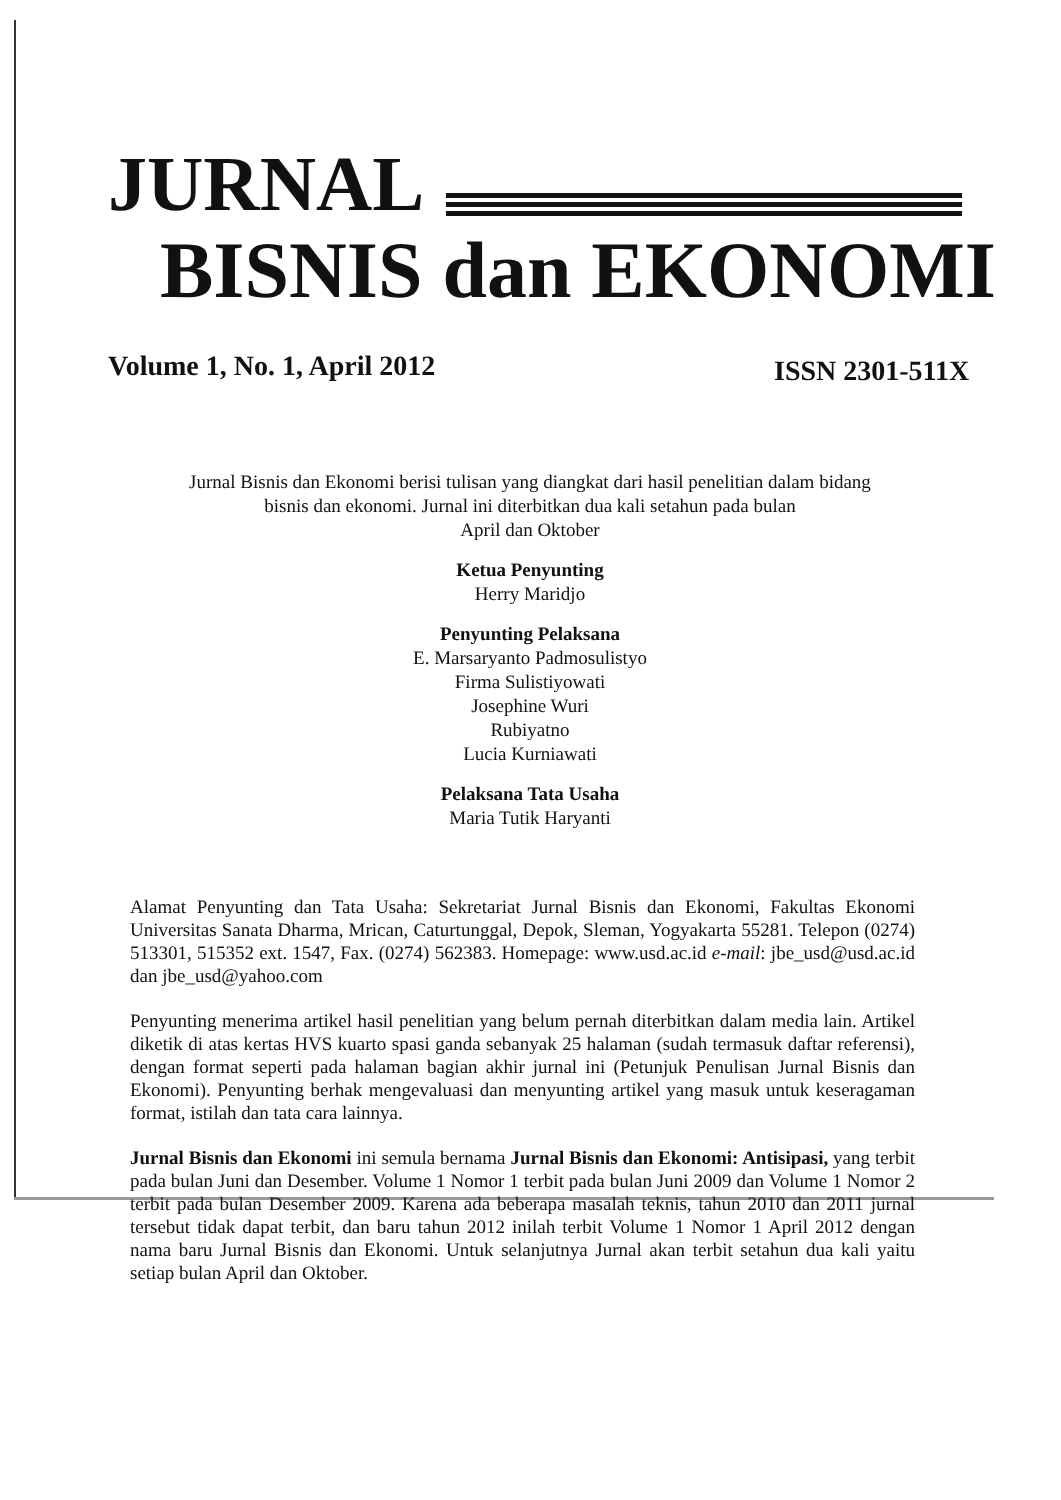JURNAL
BISNIS dan EKONOMI
Volume 1, No. 1, April 2012 ISSN 2301-511X
Jurnal Bisnis dan Ekonomi berisi tulisan yang diangkat dari hasil penelitian dalam bidang
bisnis dan ekonomi. Jurnal ini diterbitkan dua kali setahun pada bulan
April dan Oktober
Ketua Penyunting
Herry Maridjo
Penyunting Pelaksana
E. Marsaryanto Padmosulistyo
Firma Sulistiyowati
Josephine Wuri
Rubiyatno
Lucia Kurniawati
Pelaksana Tata Usaha
Maria Tutik Haryanti
Alamat Penyunting dan Tata Usaha: Sekretariat Jurnal Bisnis dan Ekonomi, Fakultas Ekonomi Universitas Sanata Dharma, Mrican, Caturtunggal, Depok, Sleman, Yogyakarta 55281. Telepon (0274) 513301, 515352 ext. 1547, Fax. (0274) 562383. Homepage: www.usd.ac.id e-mail: jbe_usd@usd.ac.id dan jbe_usd@yahoo.com
Penyunting menerima artikel hasil penelitian yang belum pernah diterbitkan dalam media lain. Artikel diketik di atas kertas HVS kuarto spasi ganda sebanyak 25 halaman (sudah termasuk daftar referensi), dengan format seperti pada halaman bagian akhir jurnal ini (Petunjuk Penulisan Jurnal Bisnis dan Ekonomi). Penyunting berhak mengevaluasi dan menyunting artikel yang masuk untuk keseragaman format, istilah dan tata cara lainnya.
Jurnal Bisnis dan Ekonomi ini semula bernama Jurnal Bisnis dan Ekonomi: Antisipasi, yang terbit pada bulan Juni dan Desember. Volume 1 Nomor 1 terbit pada bulan Juni 2009 dan Volume 1 Nomor 2 terbit pada bulan Desember 2009. Karena ada beberapa masalah teknis, tahun 2010 dan 2011 jurnal tersebut tidak dapat terbit, dan baru tahun 2012 inilah terbit Volume 1 Nomor 1 April 2012 dengan nama baru Jurnal Bisnis dan Ekonomi. Untuk selanjutnya Jurnal akan terbit setahun dua kali yaitu setiap bulan April dan Oktober.